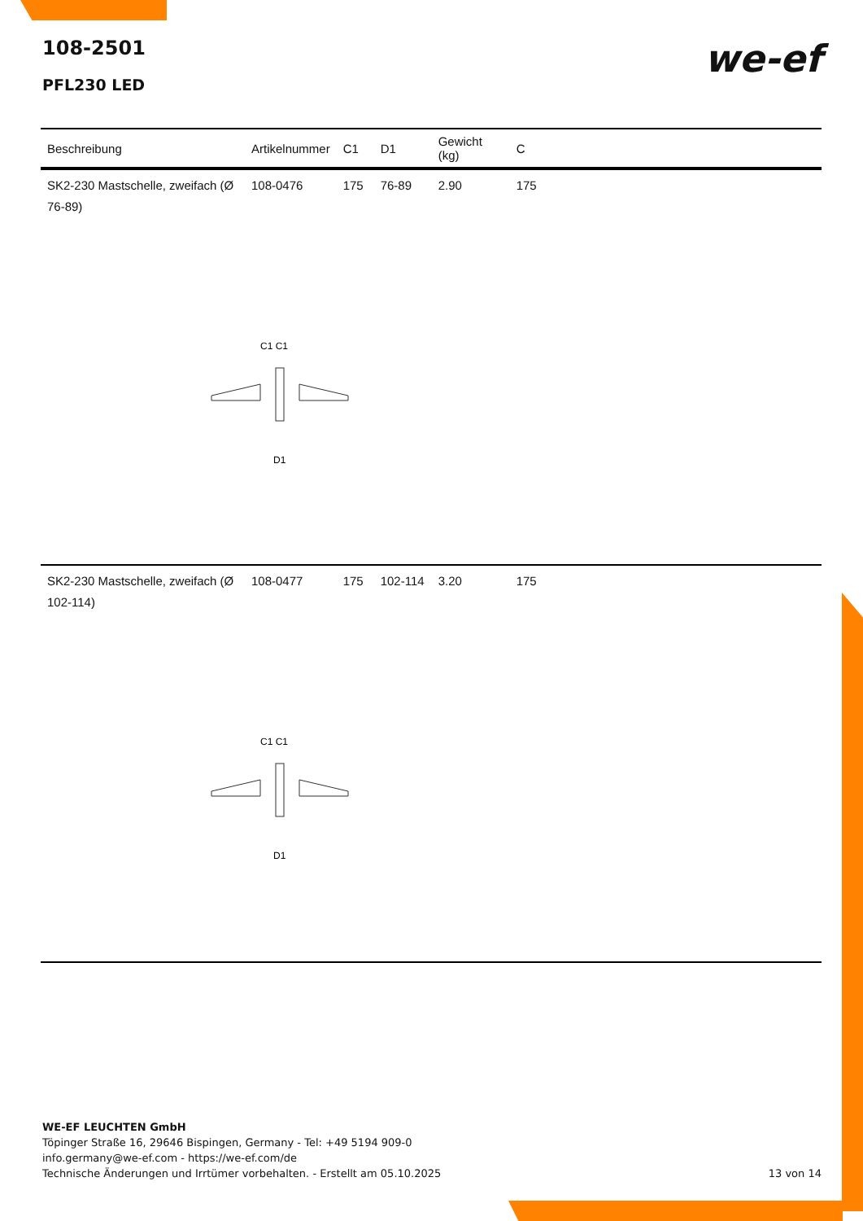108-2501
PFL230 LED
we-ef
| Beschreibung | Artikelnummer | C1 | D1 | Gewicht (kg) | C |
| --- | --- | --- | --- | --- | --- |
| SK2-230 Mastschelle, zweifach (Ø 76-89) | 108-0476 | 175 | 76-89 | 2.90 | 175 |
| C1 C1 D1 | | | | | |
| SK2-230 Mastschelle, zweifach (Ø 102-114) | 108-0477 | 175 | 102-114 | 3.20 | 175 |
| C1 C1 D1 | | | | | |
WE-EF LEUCHTEN GmbH
Töpinger Straße 16, 29646 Bispingen, Germany - Tel: +49 5194 909-0
info.germany@we-ef.com - https://we-ef.com/de
Technische Änderungen und Irrtümer vorbehalten. - Erstellt am 05.10.2025
13 von 14